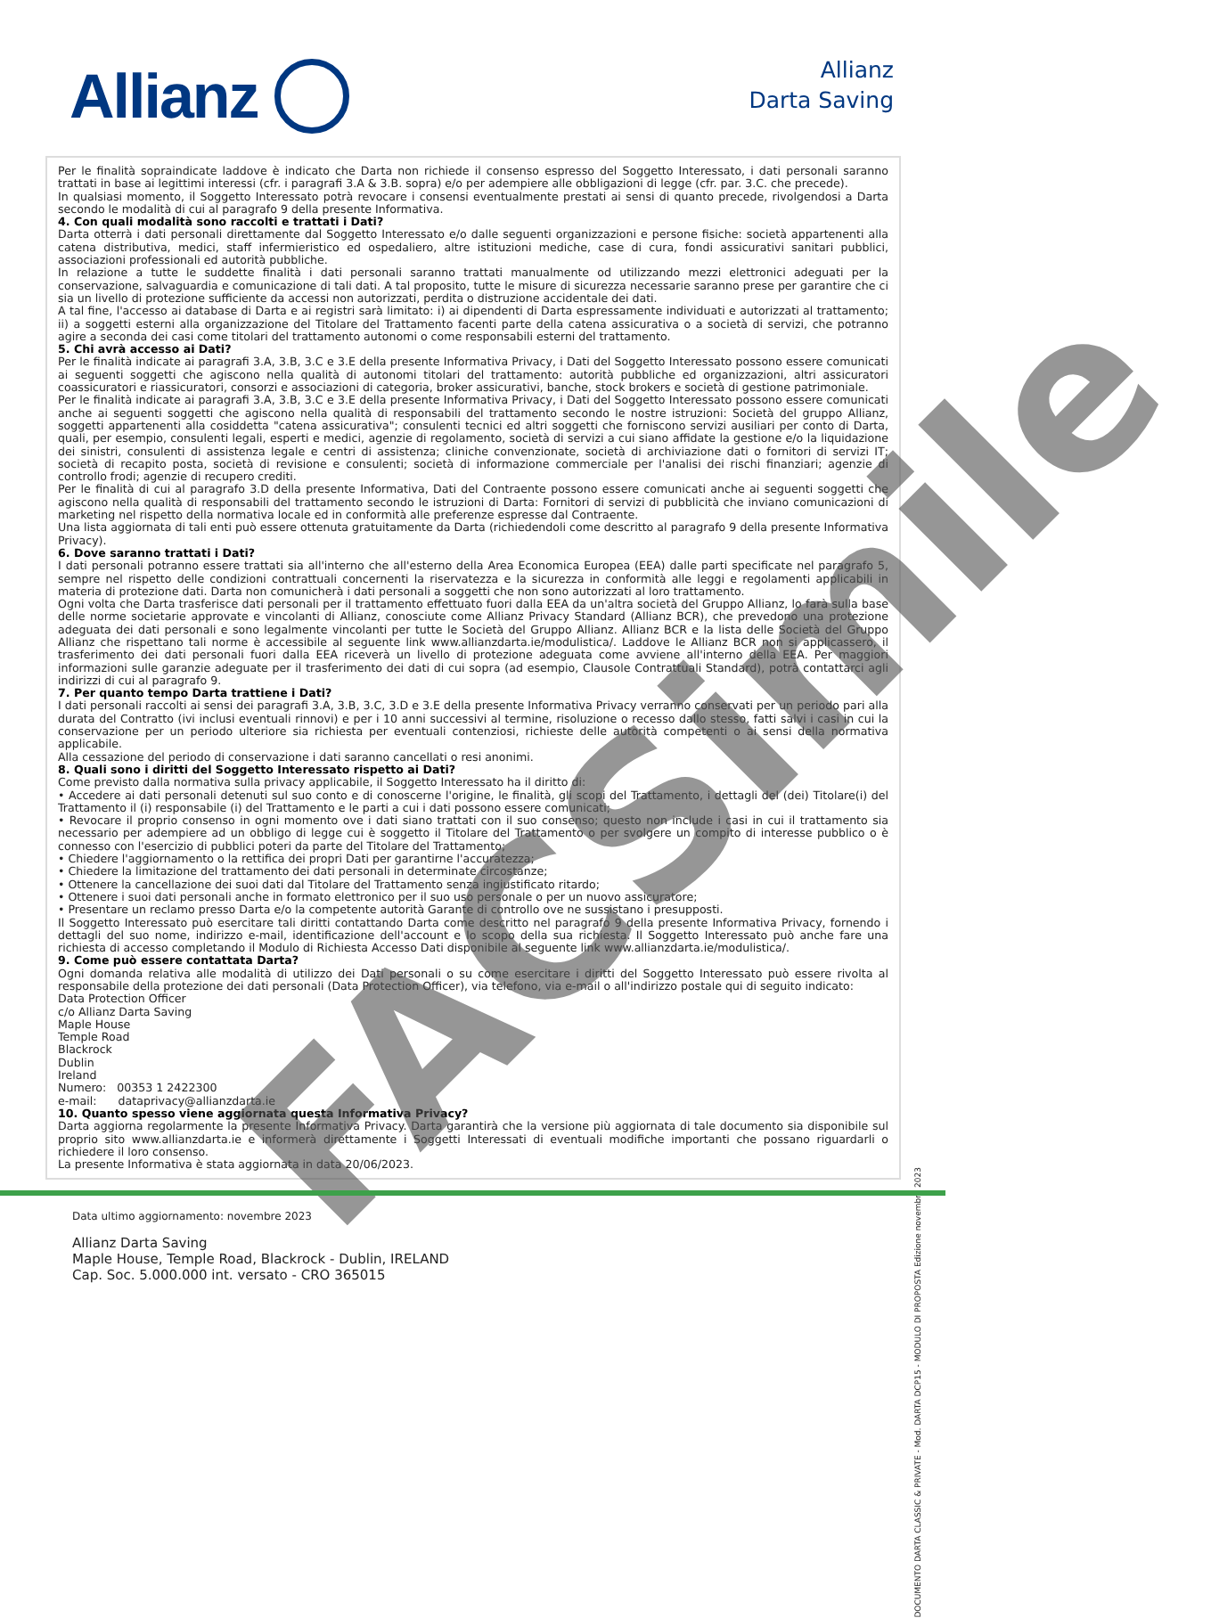Allianz
Allianz
Darta Saving
Per le finalità sopraindicate laddove è indicato che Darta non richiede il consenso espresso del Soggetto Interessato, i dati personali saranno trattati in base ai legittimi interessi (cfr. i paragrafi 3.A & 3.B. sopra) e/o per adempiere alle obbligazioni di legge (cfr. par. 3.C. che precede).
In qualsiasi momento, il Soggetto Interessato potrà revocare i consensi eventualmente prestati ai sensi di quanto precede, rivolgendosi a Darta secondo le modalità di cui al paragrafo 9 della presente Informativa.
4. Con quali modalità sono raccolti e trattati i Dati?
Darta otterrà i dati personali direttamente dal Soggetto Interessato e/o dalle seguenti organizzazioni e persone fisiche: società appartenenti alla catena distributiva, medici, staff infermieristico ed ospedaliero, altre istituzioni mediche, case di cura, fondi assicurativi sanitari pubblici, associazioni professionali ed autorità pubbliche.
In relazione a tutte le suddette finalità i dati personali saranno trattati manualmente od utilizzando mezzi elettronici adeguati per la conservazione, salvaguardia e comunicazione di tali dati. A tal proposito, tutte le misure di sicurezza necessarie saranno prese per garantire che ci sia un livello di protezione sufficiente da accessi non autorizzati, perdita o distruzione accidentale dei dati.
A tal fine, l'accesso ai database di Darta e ai registri sarà limitato: i) ai dipendenti di Darta espressamente individuati e autorizzati al trattamento; ii) a soggetti esterni alla organizzazione del Titolare del Trattamento facenti parte della catena assicurativa o a società di servizi, che potranno agire a seconda dei casi come titolari del trattamento autonomi o come responsabili esterni del trattamento.
5. Chi avrà accesso ai Dati?
Per le finalità indicate ai paragrafi 3.A, 3.B, 3.C e 3.E della presente Informativa Privacy, i Dati del Soggetto Interessato possono essere comunicati ai seguenti soggetti che agiscono nella qualità di autonomi titolari del trattamento: autorità pubbliche ed organizzazioni, altri assicuratori coassicuratori e riassicuratori, consorzi e associazioni di categoria, broker assicurativi, banche, stock brokers e società di gestione patrimoniale.
Per le finalità indicate ai paragrafi 3.A, 3.B, 3.C e 3.E della presente Informativa Privacy, i Dati del Soggetto Interessato possono essere comunicati anche ai seguenti soggetti che agiscono nella qualità di responsabili del trattamento secondo le nostre istruzioni: Società del gruppo Allianz, soggetti appartenenti alla cosiddetta "catena assicurativa"; consulenti tecnici ed altri soggetti che forniscono servizi ausiliari per conto di Darta, quali, per esempio, consulenti legali, esperti e medici, agenzie di regolamento, società di servizi a cui siano affidate la gestione e/o la liquidazione dei sinistri, consulenti di assistenza legale e centri di assistenza; cliniche convenzionate, società di archiviazione dati o fornitori di servizi IT; società di recapito posta, società di revisione e consulenti; società di informazione commerciale per l'analisi dei rischi finanziari; agenzie di controllo frodi; agenzie di recupero crediti.
Per le finalità di cui al paragrafo 3.D della presente Informativa, Dati del Contraente possono essere comunicati anche ai seguenti soggetti che agiscono nella qualità di responsabili del trattamento secondo le istruzioni di Darta: Fornitori di servizi di pubblicità che inviano comunicazioni di marketing nel rispetto della normativa locale ed in conformità alle preferenze espresse dal Contraente.
Una lista aggiornata di tali enti può essere ottenuta gratuitamente da Darta (richiedendoli come descritto al paragrafo 9 della presente Informativa Privacy).
6. Dove saranno trattati i Dati?
I dati personali potranno essere trattati sia all'interno che all'esterno della Area Economica Europea (EEA) dalle parti specificate nel paragrafo 5, sempre nel rispetto delle condizioni contrattuali concernenti la riservatezza e la sicurezza in conformità alle leggi e regolamenti applicabili in materia di protezione dati. Darta non comunicherà i dati personali a soggetti che non sono autorizzati al loro trattamento.
Ogni volta che Darta trasferisce dati personali per il trattamento effettuato fuori dalla EEA da un'altra società del Gruppo Allianz, lo farà sulla base delle norme societarie approvate e vincolanti di Allianz, conosciute come Allianz Privacy Standard (Allianz BCR), che prevedono una protezione adeguata dei dati personali e sono legalmente vincolanti per tutte le Società del Gruppo Allianz. Allianz BCR e la lista delle Società del Gruppo Allianz che rispettano tali norme è accessibile al seguente link www.allianzdarta.ie/modulistica/. Laddove le Allianz BCR non si applicassero, il trasferimento dei dati personali fuori dalla EEA riceverà un livello di protezione adeguata come avviene all'interno della EEA. Per maggiori informazioni sulle garanzie adeguate per il trasferimento dei dati di cui sopra (ad esempio, Clausole Contrattuali Standard), potrà contattarci agli indirizzi di cui al paragrafo 9.
7. Per quanto tempo Darta trattiene i Dati?
I dati personali raccolti ai sensi dei paragrafi 3.A, 3.B, 3.C, 3.D e 3.E della presente Informativa Privacy verranno conservati per un periodo pari alla durata del Contratto (ivi inclusi eventuali rinnovi) e per i 10 anni successivi al termine, risoluzione o recesso dallo stesso, fatti salvi i casi in cui la conservazione per un periodo ulteriore sia richiesta per eventuali contenziosi, richieste delle autorità competenti o ai sensi della normativa applicabile.
Alla cessazione del periodo di conservazione i dati saranno cancellati o resi anonimi.
8. Quali sono i diritti del Soggetto Interessato rispetto ai Dati?
Come previsto dalla normativa sulla privacy applicabile, il Soggetto Interessato ha il diritto di:
• Accedere ai dati personali detenuti sul suo conto e di conoscerne l'origine, le finalità, gli scopi del Trattamento, i dettagli del (dei) Titolare(i) del Trattamento il (i) responsabile (i) del Trattamento e le parti a cui i dati possono essere comunicati;
• Revocare il proprio consenso in ogni momento ove i dati siano trattati con il suo consenso; questo non include i casi in cui il trattamento sia necessario per adempiere ad un obbligo di legge cui è soggetto il Titolare del Trattamento o per svolgere un compito di interesse pubblico o è connesso con l'esercizio di pubblici poteri da parte del Titolare del Trattamento;
• Chiedere l'aggiornamento o la rettifica dei propri Dati per garantirne l'accuratezza;
• Chiedere la limitazione del trattamento dei dati personali in determinate circostanze;
• Ottenere la cancellazione dei suoi dati dal Titolare del Trattamento senza ingiustificato ritardo;
• Ottenere i suoi dati personali anche in formato elettronico per il suo uso personale o per un nuovo assicuratore;
• Presentare un reclamo presso Darta e/o la competente autorità Garante di controllo ove ne sussistano i presupposti.
Il Soggetto Interessato può esercitare tali diritti contattando Darta come descritto nel paragrafo 9 della presente Informativa Privacy, fornendo i dettagli del suo nome, indirizzo e-mail, identificazione dell'account e lo scopo della sua richiesta. Il Soggetto Interessato può anche fare una richiesta di accesso completando il Modulo di Richiesta Accesso Dati disponibile al seguente link www.allianzdarta.ie/modulistica/.
9. Come può essere contattata Darta?
Ogni domanda relativa alle modalità di utilizzo dei Dati personali o su come esercitare i diritti del Soggetto Interessato può essere rivolta al responsabile della protezione dei dati personali (Data Protection Officer), via telefono, via e-mail o all'indirizzo postale qui di seguito indicato:
Data Protection Officer
c/o Allianz Darta Saving
Maple House
Temple Road
Blackrock
Dublin
Ireland
Numero: 00353 1 2422300
e-mail: dataprivacy@allianzdarta.ie
10. Quanto spesso viene aggiornata questa Informativa Privacy?
Darta aggiorna regolarmente la presente Informativa Privacy. Darta garantirà che la versione più aggiornata di tale documento sia disponibile sul proprio sito www.allianzdarta.ie e informerà direttamente i Soggetti Interessati di eventuali modifiche importanti che possano riguardarli o richiedere il loro consenso.
La presente Informativa è stata aggiornata in data 20/06/2023.
FACSimile
DOCUMENTO DARTA CLASSIC & PRIVATE - Mod. DARTA DCP15 - MODULO DI PROPOSTA Edizione novembre 2023
Data ultimo aggiornamento: novembre 2023
Allianz Darta Saving
Maple House, Temple Road, Blackrock - Dublin, IRELAND
Cap. Soc. 5.000.000 int. versato - CRO 365015